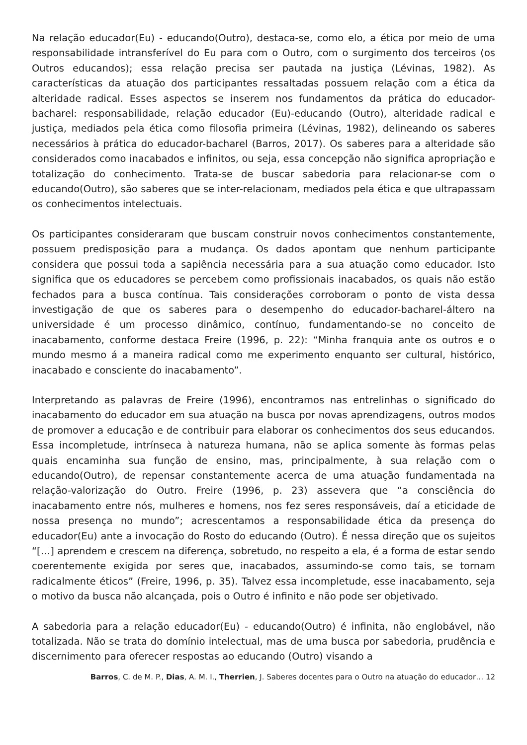Na relação educador(Eu) - educando(Outro), destaca-se, como elo, a ética por meio de uma responsabilidade intransferível do Eu para com o Outro, com o surgimento dos terceiros (os Outros educandos); essa relação precisa ser pautada na justiça (Lévinas, 1982). As características da atuação dos participantes ressaltadas possuem relação com a ética da alteridade radical. Esses aspectos se inserem nos fundamentos da prática do educador-bacharel: responsabilidade, relação educador (Eu)-educando (Outro), alteridade radical e justiça, mediados pela ética como filosofia primeira (Lévinas, 1982), delineando os saberes necessários à prática do educador-bacharel (Barros, 2017). Os saberes para a alteridade são considerados como inacabados e infinitos, ou seja, essa concepção não significa apropriação e totalização do conhecimento. Trata-se de buscar sabedoria para relacionar-se com o educando(Outro), são saberes que se inter-relacionam, mediados pela ética e que ultrapassam os conhecimentos intelectuais.
Os participantes consideraram que buscam construir novos conhecimentos constantemente, possuem predisposição para a mudança. Os dados apontam que nenhum participante considera que possui toda a sapiência necessária para a sua atuação como educador. Isto significa que os educadores se percebem como profissionais inacabados, os quais não estão fechados para a busca contínua. Tais considerações corroboram o ponto de vista dessa investigação de que os saberes para o desempenho do educador-bacharel-áltero na universidade é um processo dinâmico, contínuo, fundamentando-se no conceito de inacabamento, conforme destaca Freire (1996, p. 22): “Minha franquia ante os outros e o mundo mesmo á a maneira radical como me experimento enquanto ser cultural, histórico, inacabado e consciente do inacabamento”.
Interpretando as palavras de Freire (1996), encontramos nas entrelinhas o significado do inacabamento do educador em sua atuação na busca por novas aprendizagens, outros modos de promover a educação e de contribuir para elaborar os conhecimentos dos seus educandos. Essa incompletude, intrínseca à natureza humana, não se aplica somente às formas pelas quais encaminha sua função de ensino, mas, principalmente, à sua relação com o educando(Outro), de repensar constantemente acerca de uma atuação fundamentada na relação-valorização do Outro. Freire (1996, p. 23) assevera que “a consciência do inacabamento entre nós, mulheres e homens, nos fez seres responsáveis, daí a eticidade de nossa presença no mundo”; acrescentamos a responsabilidade ética da presença do educador(Eu) ante a invocação do Rosto do educando (Outro). É nessa direção que os sujeitos “[…] aprendem e crescem na diferença, sobretudo, no respeito a ela, é a forma de estar sendo coerentemente exigida por seres que, inacabados, assumindo-se como tais, se tornam radicalmente éticos” (Freire, 1996, p. 35). Talvez essa incompletude, esse inacabamento, seja o motivo da busca não alcançada, pois o Outro é infinito e não pode ser objetivado.
A sabedoria para a relação educador(Eu) - educando(Outro) é infinita, não englobável, não totalizada. Não se trata do domínio intelectual, mas de uma busca por sabedoria, prudência e discernimento para oferecer respostas ao educando (Outro) visando a
Barros, C. de M. P., Dias, A. M. I., Therrien, J. Saberes docentes para o Outro na atuação do educador… 12